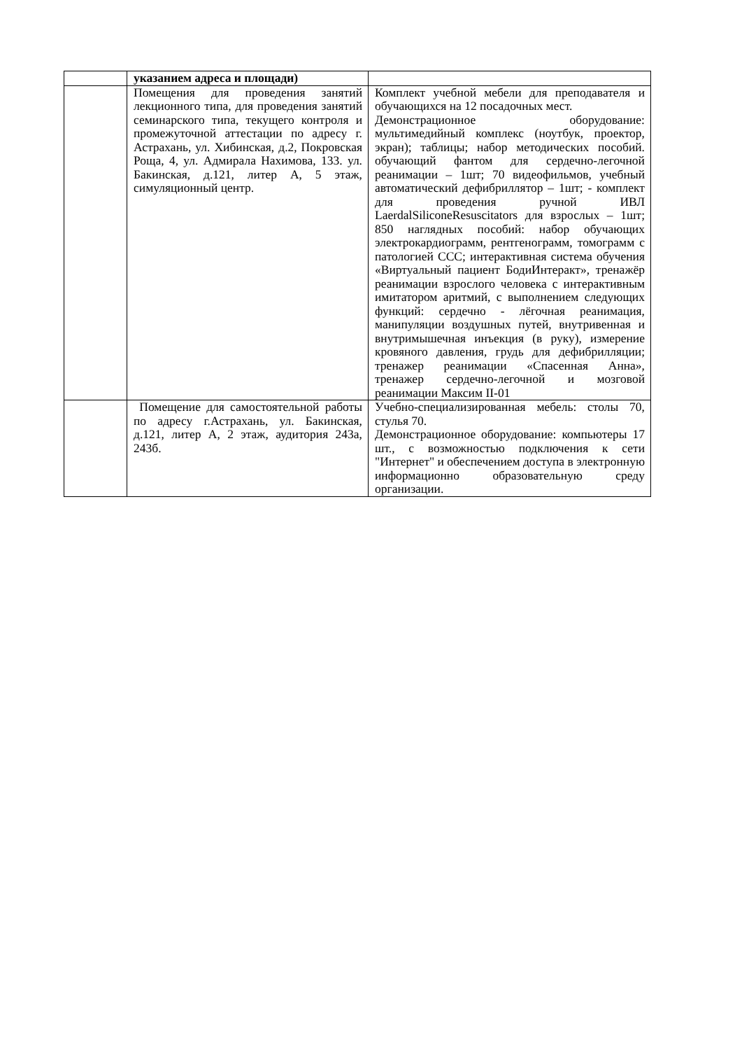| | указанием адреса и площади) | |
| | Помещения для проведения занятий лекционного типа, для проведения занятий семинарского типа, текущего контроля и промежуточной аттестации по адресу г. Астрахань, ул. Хибинская, д.2, Покровская Роща, 4, ул. Адмирала Нахимова, 133. ул. Бакинская, д.121, литер А, 5 этаж, симуляционный центр. | Комплект учебной мебели для преподавателя и обучающихся на 12 посадочных мест. Демонстрационное оборудование: мультимедийный комплекс (ноутбук, проектор, экран); таблицы; набор методических пособий. обучающий фантом для сердечно-легочной реанимации – 1шт; 70 видеофильмов, учебный автоматический дефибриллятор – 1шт; - комплект для проведения ручной ИВЛ LaerdalSiliconeResuscitators для взрослых – 1шт; 850 наглядных пособий: набор обучающих электрокардиограмм, рентгенограмм, томограмм с патологией ССС; интерактивная система обучения «Виртуальный пациент БодиИнтеракт», тренажёр реанимации взрослого человека с интерактивным имитатором аритмий, с выполнением следующих функций: сердечно - лёгочная реанимация, манипуляции воздушных путей, внутривенная и внутримышечная инъекция (в руку), измерение кровяного давления, грудь для дефибрилляции; тренажер реанимации «Спасенная Анна», тренажер сердечно-легочной и мозговой реанимации Максим II-01 |
| | Помещение для самостоятельной работы по адресу г.Астрахань, ул. Бакинская, д.121, литер А, 2 этаж, аудитория 243а, 243б. | Учебно-специализированная мебель: столы 70, стулья 70. Демонстрационное оборудование: компьютеры 17 шт., с возможностью подключения к сети "Интернет" и обеспечением доступа в электронную информационно образовательную среду организации. |